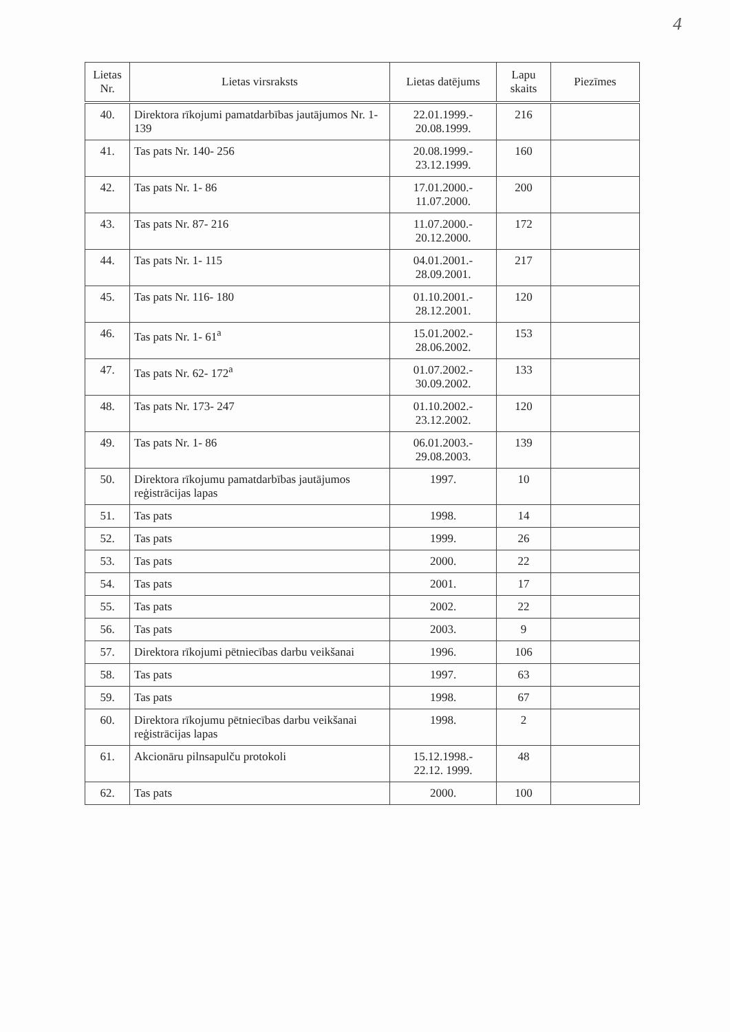4
| Lietas Nr. | Lietas virsraksts | Lietas datējums | Lapu skaits | Piezīmes |
| --- | --- | --- | --- | --- |
| 40. | Direktora rīkojumi pamatdarbības jautājumos Nr. 1-139 | 22.01.1999.- 20.08.1999. | 216 | |
| 41. | Tas pats Nr. 140- 256 | 20.08.1999.- 23.12.1999. | 160 | |
| 42. | Tas pats Nr. 1- 86 | 17.01.2000.- 11.07.2000. | 200 | |
| 43. | Tas pats Nr. 87- 216 | 11.07.2000.- 20.12.2000. | 172 | |
| 44. | Tas pats Nr. 1- 115 | 04.01.2001.- 28.09.2001. | 217 | |
| 45. | Tas pats Nr. 116- 180 | 01.10.2001.- 28.12.2001. | 120 | |
| 46. | Tas pats Nr. 1- 61<sup>a</sup> | 15.01.2002.- 28.06.2002. | 153 | |
| 47. | Tas pats Nr. 62- 172<sup>a</sup> | 01.07.2002.- 30.09.2002. | 133 | |
| 48. | Tas pats Nr. 173- 247 | 01.10.2002.- 23.12.2002. | 120 | |
| 49. | Tas pats Nr. 1- 86 | 06.01.2003.- 29.08.2003. | 139 | |
| 50. | Direktora rīkojumu pamatdarbības jautājumos reģistrācijas lapas | 1997. | 10 | |
| 51. | Tas pats | 1998. | 14 | |
| 52. | Tas pats | 1999. | 26 | |
| 53. | Tas pats | 2000. | 22 | |
| 54. | Tas pats | 2001. | 17 | |
| 55. | Tas pats | 2002. | 22 | |
| 56. | Tas pats | 2003. | 9 | |
| 57. | Direktora rīkojumi pētniecības darbu veikšanai | 1996. | 106 | |
| 58. | Tas pats | 1997. | 63 | |
| 59. | Tas pats | 1998. | 67 | |
| 60. | Direktora rīkojumu pētniecības darbu veikšanai reģistrācijas lapas | 1998. | 2 | |
| 61. | Akcionāru pilnsapulču protokoli | 15.12.1998.- 22.12. 1999. | 48 | |
| 62. | Tas pats | 2000. | 100 | |